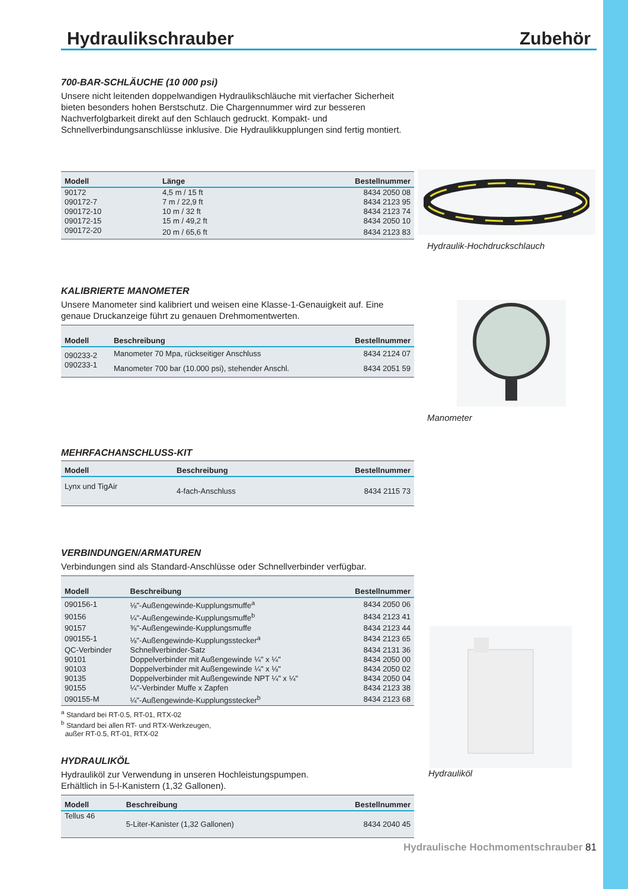Hydraulikschrauber Zubehör
700-BAR-SCHLÄUCHE (10 000 psi)
Unsere nicht leitenden doppelwandigen Hydraulikschläuche mit vierfacher Sicherheit bieten besonders hohen Berstschutz. Die Chargennummer wird zur besseren Nachverfolgbarkeit direkt auf den Schlauch gedruckt. Kompakt- und Schnellverbindungsanschlüsse inklusive. Die Hydraulikkupplungen sind fertig montiert.
| Modell | Länge | Bestellnummer |
| --- | --- | --- |
| 90172 | 4,5 m / 15 ft | 8434 2050 08 |
| 090172-7 | 7 m / 22,9 ft | 8434 2123 95 |
| 090172-10 | 10 m / 32 ft | 8434 2123 74 |
| 090172-15 | 15 m / 49,2 ft | 8434 2050 10 |
| 090172-20 | 20 m / 65,6 ft | 8434 2123 83 |
KALIBRIERTE MANOMETER
Unsere Manometer sind kalibriert und weisen eine Klasse-1-Genauigkeit auf. Eine genaue Druckanzeige führt zu genauen Drehmomentwerten.
| Modell | Beschreibung | Bestellnummer |
| --- | --- | --- |
| 090233-2 | Manometer 70 Mpa, rückseitiger Anschluss | 8434 2124 07 |
| 090233-1 | Manometer 700 bar (10.000 psi), stehender Anschl. | 8434 2051 59 |
MEHRFACHANSCHLUSS-KIT
| Modell | Beschreibung | Bestellnummer |
| --- | --- | --- |
| Lynx und TigAir | 4-fach-Anschluss | 8434 2115 73 |
VERBINDUNGEN/ARMATUREN
Verbindungen sind als Standard-Anschlüsse oder Schnellverbinder verfügbar.
| Modell | Beschreibung | Bestellnummer |
| --- | --- | --- |
| 090156-1 | ⅛"-Außengewinde-Kupplungsmuffe<sup>a</sup> | 8434 2050 06 |
| 90156 | ¼"-Außengewinde-Kupplungsmuffe<sup>b</sup> | 8434 2123 41 |
| 90157 | ⅜"-Außengewinde-Kupplungsmuffe | 8434 2123 44 |
| 090155-1 | ⅛"-Außengewinde-Kupplungsstecker<sup>a</sup> | 8434 2123 65 |
| QC-Verbinder | Schnellverbinder-Satz | 8434 2131 36 |
| 90101 | Doppelverbinder mit Außengewinde ¼" x ¼" | 8434 2050 00 |
| 90103 | Doppelverbinder mit Außengewinde ¼" x ⅛" | 8434 2050 02 |
| 90135 | Doppelverbinder mit Außengewinde NPT ¼" x ¼" | 8434 2050 04 |
| 90155 | ¼"-Verbinder Muffe x Zapfen | 8434 2123 38 |
| 090155-M | ¼"-Außengewinde-Kupplungsstecker<sup>b</sup> | 8434 2123 68 |
<sup>a</sup> Standard bei RT-0.5, RT-01, RTX-02
<sup>b</sup> Standard bei allen RT- und RTX-Werkzeugen,
außer RT-0.5, RT-01, RTX-02
HYDRAULIKÖL
Hydrauliköl zur Verwendung in unseren Hochleistungspumpen.
Erhältlich in 5-l-Kanistern (1,32 Gallonen).
| Modell | Beschreibung | Bestellnummer |
| --- | --- | --- |
| Tellus 46 | 5-Liter-Kanister (1,32 Gallonen) | 8434 2040 45 |
Hydraulik-Hochdruckschlauch
Manometer
Hydrauliköl
Hydraulische Hochmomentschrauber 81